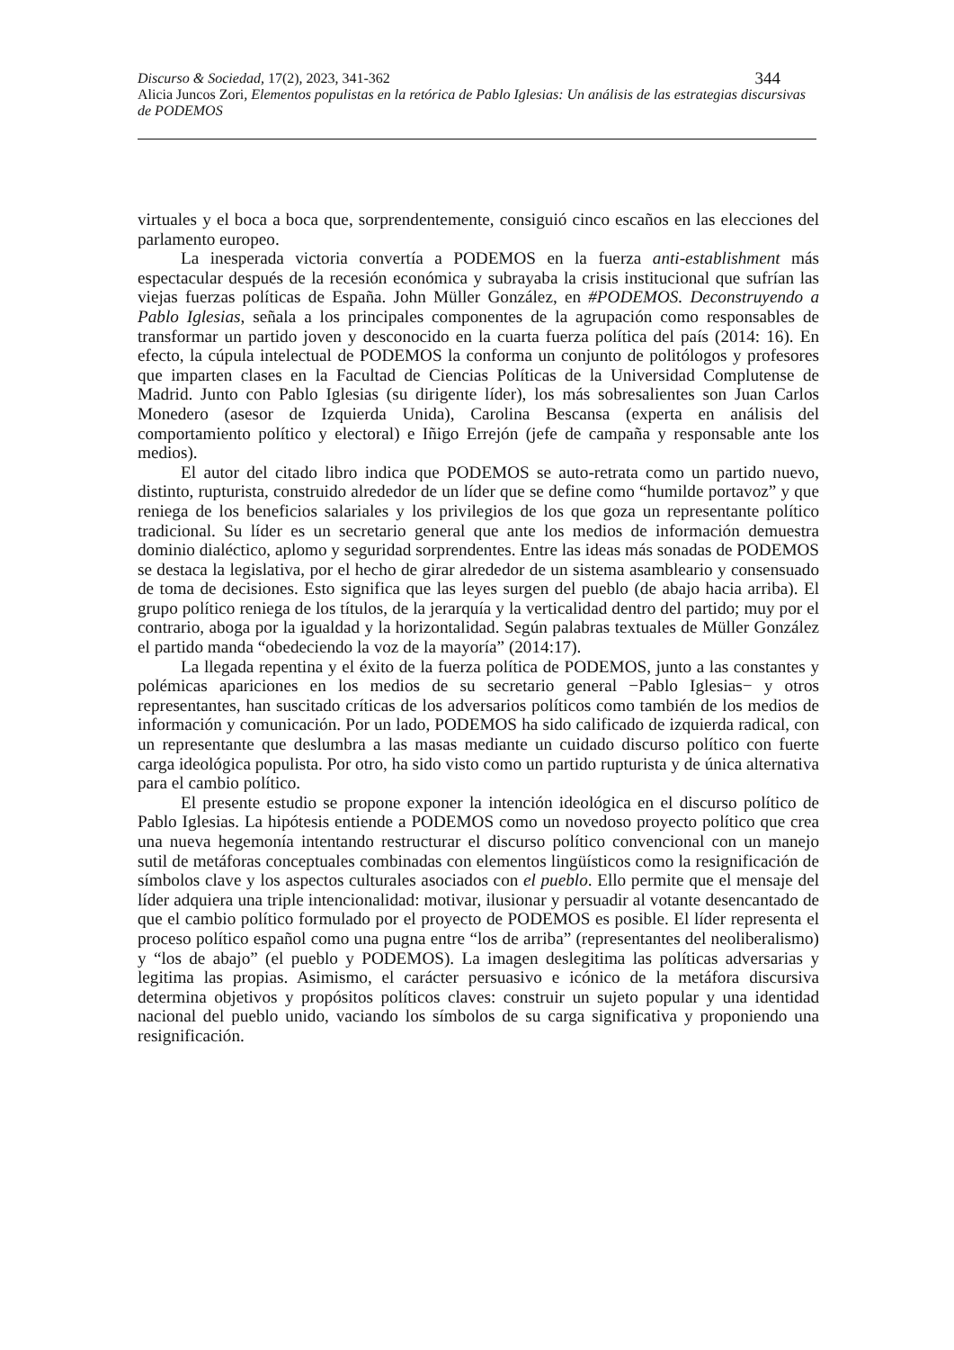Discurso & Sociedad, 17(2), 2023, 341-362 344
Alicia Juncos Zori, Elementos populistas en la retórica de Pablo Iglesias: Un análisis de las estrategias discursivas de PODEMOS
virtuales y el boca a boca que, sorprendentemente, consiguió cinco escaños en las elecciones del parlamento europeo.
La inesperada victoria convertía a PODEMOS en la fuerza anti-establishment más espectacular después de la recesión económica y subrayaba la crisis institucional que sufrían las viejas fuerzas políticas de España. John Müller González, en #PODEMOS. Deconstruyendo a Pablo Iglesias, señala a los principales componentes de la agrupación como responsables de transformar un partido joven y desconocido en la cuarta fuerza política del país (2014: 16). En efecto, la cúpula intelectual de PODEMOS la conforma un conjunto de politólogos y profesores que imparten clases en la Facultad de Ciencias Políticas de la Universidad Complutense de Madrid. Junto con Pablo Iglesias (su dirigente líder), los más sobresalientes son Juan Carlos Monedero (asesor de Izquierda Unida), Carolina Bescansa (experta en análisis del comportamiento político y electoral) e Iñigo Errejón (jefe de campaña y responsable ante los medios).
El autor del citado libro indica que PODEMOS se auto-retrata como un partido nuevo, distinto, rupturista, construido alrededor de un líder que se define como “humilde portavoz” y que reniega de los beneficios salariales y los privilegios de los que goza un representante político tradicional. Su líder es un secretario general que ante los medios de información demuestra dominio dialéctico, aplomo y seguridad sorprendentes. Entre las ideas más sonadas de PODEMOS se destaca la legislativa, por el hecho de girar alrededor de un sistema asambleario y consensuado de toma de decisiones. Esto significa que las leyes surgen del pueblo (de abajo hacia arriba). El grupo político reniega de los títulos, de la jerarquía y la verticalidad dentro del partido; muy por el contrario, aboga por la igualdad y la horizontalidad. Según palabras textuales de Müller González el partido manda “obedeciendo la voz de la mayoría” (2014:17).
La llegada repentina y el éxito de la fuerza política de PODEMOS, junto a las constantes y polémicas apariciones en los medios de su secretario general −Pablo Iglesias− y otros representantes, han suscitado críticas de los adversarios políticos como también de los medios de información y comunicación. Por un lado, PODEMOS ha sido calificado de izquierda radical, con un representante que deslumbra a las masas mediante un cuidado discurso político con fuerte carga ideológica populista. Por otro, ha sido visto como un partido rupturista y de única alternativa para el cambio político.
El presente estudio se propone exponer la intención ideológica en el discurso político de Pablo Iglesias. La hipótesis entiende a PODEMOS como un novedoso proyecto político que crea una nueva hegemonía intentando restructurar el discurso político convencional con un manejo sutil de metáforas conceptuales combinadas con elementos lingüísticos como la resignificación de símbolos clave y los aspectos culturales asociados con el pueblo. Ello permite que el mensaje del líder adquiera una triple intencionalidad: motivar, ilusionar y persuadir al votante desencantado de que el cambio político formulado por el proyecto de PODEMOS es posible. El líder representa el proceso político español como una pugna entre “los de arriba” (representantes del neoliberalismo) y “los de abajo” (el pueblo y PODEMOS). La imagen deslegitima las políticas adversarias y legitima las propias. Asimismo, el carácter persuasivo e icónico de la metáfora discursiva determina objetivos y propósitos políticos claves: construir un sujeto popular y una identidad nacional del pueblo unido, vaciando los símbolos de su carga significativa y proponiendo una resignificación.